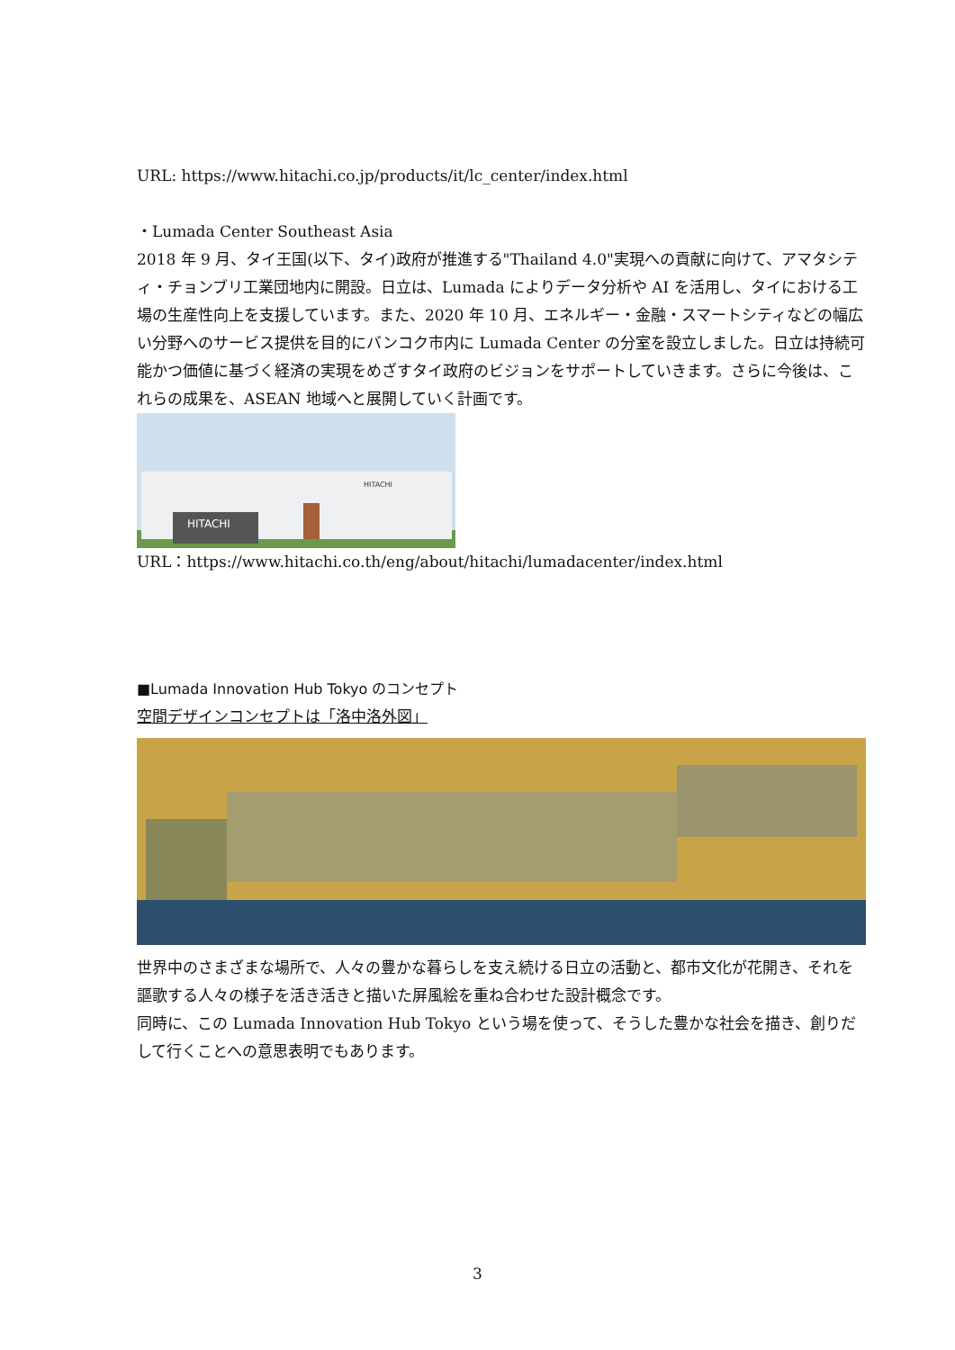URL: https://www.hitachi.co.jp/products/it/lc_center/index.html
・Lumada Center Southeast Asia
2018 年 9 月、タイ王国(以下、タイ)政府が推進する"Thailand 4.0"実現への貢献に向けて、アマタシティ・チョンブリ工業団地内に開設。日立は、Lumada によりデータ分析や AI を活用し、タイにおける工場の生産性向上を支援しています。また、2020 年 10 月、エネルギー・金融・スマートシティなどの幅広い分野へのサービス提供を目的にバンコク市内に Lumada Center の分室を設立しました。日立は持続可能かつ価値に基づく経済の実現をめざすタイ政府のビジョンをサポートしていきます。さらに今後は、これらの成果を、ASEAN 地域へと展開していく計画です。
HITACHI
HITACHI
URL：https://www.hitachi.co.th/eng/about/hitachi/lumadacenter/index.html
■Lumada Innovation Hub Tokyo のコンセプト
空間デザインコンセプトは「洛中洛外図」
世界中のさまざまな場所で、人々の豊かな暮らしを支え続ける日立の活動と、都市文化が花開き、それを謳歌する人々の様子を活き活きと描いた屏風絵を重ね合わせた設計概念です。
同時に、この Lumada Innovation Hub Tokyo という場を使って、そうした豊かな社会を描き、創りだして行くことへの意思表明でもあります。
3